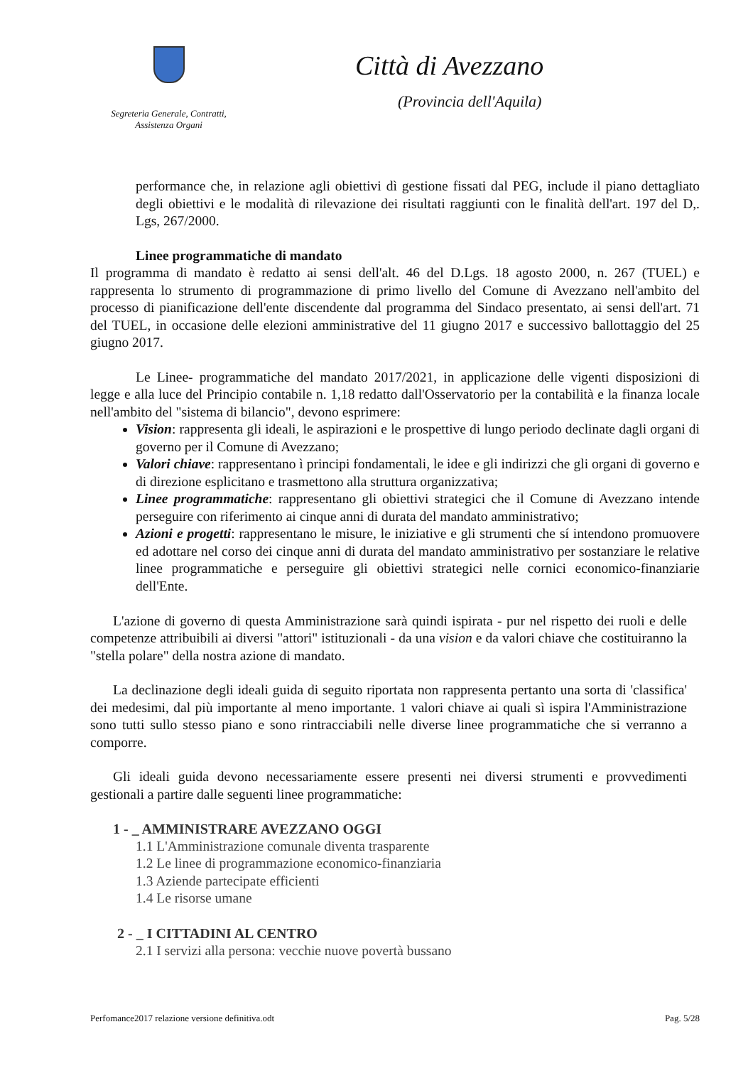Segreteria Generale, Contratti,
Assistenza Organi
Città di Avezzano
(Provincia dell'Aquila)
performance che, in relazione agli obiettivi dì gestione fissati dal PEG, include il piano dettagliato degli obiettivi e le modalità di rilevazione dei risultati raggiunti con le finalità dell'art. 197 del D,. Lgs, 267/2000.
Linee programmatiche di mandato
Il programma di mandato è redatto ai sensi dell'alt. 46 del D.Lgs. 18 agosto 2000, n. 267 (TUEL) e rappresenta lo strumento di programmazione di primo livello del Comune di Avezzano nell'ambito del processo di pianificazione dell'ente discendente dal programma del Sindaco presentato, ai sensi dell'art. 71 del TUEL, in occasione delle elezioni amministrative del 11 giugno 2017 e successivo ballottaggio del 25 giugno 2017.
Le Linee- programmatiche del mandato 2017/2021, in applicazione delle vigenti disposizioni di legge e alla luce del Principio contabile n. 1,18 redatto dall'Osservatorio per la contabilità e la finanza locale nell'ambito del "sistema di bilancio", devono esprimere:
Vision: rappresenta gli ideali, le aspirazioni e le prospettive di lungo periodo declinate dagli organi di governo per il Comune di Avezzano;
Valori chiave: rappresentano ì principi fondamentali, le idee e gli indirizzi che gli organi di governo e di direzione esplicitano e trasmettono alla struttura organizzativa;
Linee programmatiche: rappresentano gli obiettivi strategici che il Comune di Avezzano intende perseguire con riferimento ai cinque anni di durata del mandato amministrativo;
Azioni e progetti: rappresentano le misure, le iniziative e gli strumenti che sí intendono promuovere ed adottare nel corso dei cinque anni di durata del mandato amministrativo per sostanziare le relative linee programmatiche e perseguire gli obiettivi strategici nelle cornici economico-finanziarie dell'Ente.
L'azione di governo di questa Amministrazione sarà quindi ispirata - pur nel rispetto dei ruoli e delle competenze attribuibili ai diversi "attori" istituzionali - da una vision e da valori chiave che costituiranno la "stella polare" della nostra azione di mandato.
La declinazione degli ideali guida di seguito riportata non rappresenta pertanto una sorta di 'classifica' dei medesimi, dal più importante al meno importante. 1 valori chiave ai quali sì ispira l'Amministrazione sono tutti sullo stesso piano e sono rintracciabili nelle diverse linee programmatiche che si verranno a comporre.
Gli ideali guida devono necessariamente essere presenti nei diversi strumenti e provvedimenti gestionali a partire dalle seguenti linee programmatiche:
1 - _ AMMINISTRARE AVEZZANO OGGI
1.1 L'Amministrazione comunale diventa trasparente
1.2 Le linee di programmazione economico-finanziaria
1.3 Aziende partecipate efficienti
1.4 Le risorse umane
2 - _ I CITTADINI AL CENTRO
2.1 I servizi alla persona: vecchie nuove povertà bussano
Perfomance2017 relazione versione definitiva.odt Pag. 5/28